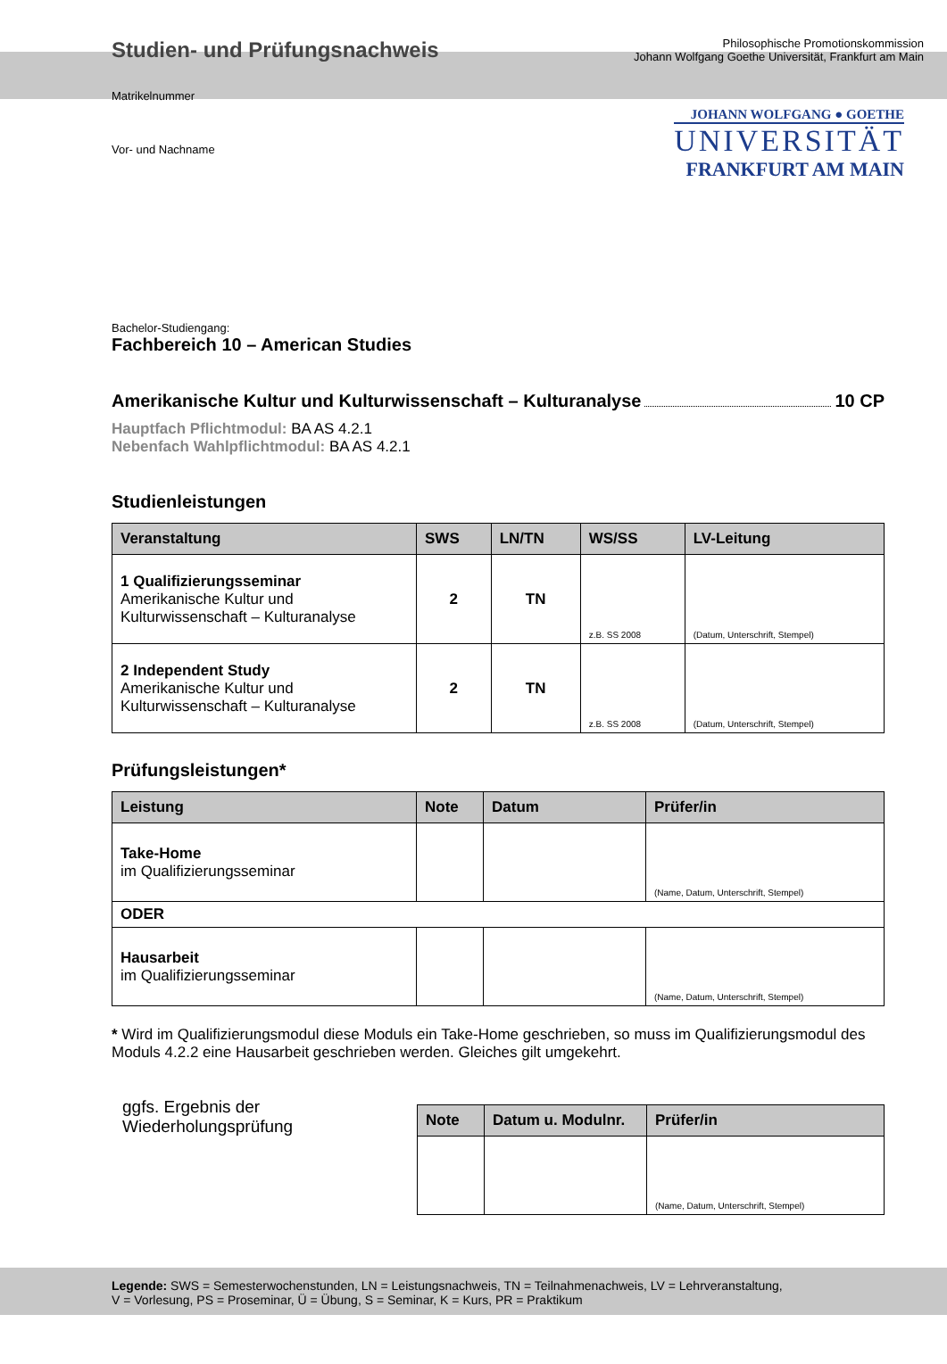Studien- und Prüfungsnachweis
Philosophische Promotionskommission
Johann Wolfgang Goethe Universität, Frankfurt am Main
Matrikelnummer
Vor- und Nachname
JOHANN WOLFGANG ● GOETHE
UNIVERSITÄT
FRANKFURT AM MAIN
Bachelor-Studiengang:
Fachbereich 10 – American Studies
Amerikanische Kultur und Kulturwissenschaft – Kulturanalyse 10 CP
Hauptfach Pflichtmodul: BA AS 4.2.1
Nebenfach Wahlpflichtmodul: BA AS 4.2.1
Studienleistungen
| Veranstaltung | SWS | LN/TN | WS/SS | LV-Leitung |
| --- | --- | --- | --- | --- |
| 1 Qualifizierungsseminar Amerikanische Kultur und Kulturwissenschaft – Kulturanalyse | 2 | TN | z.B. SS 2008 | (Datum, Unterschrift, Stempel) |
| 2 Independent Study Amerikanische Kultur und Kulturwissenschaft – Kulturanalyse | 2 | TN | z.B. SS 2008 | (Datum, Unterschrift, Stempel) |
Prüfungsleistungen*
| Leistung | Note | Datum | Prüfer/in |
| --- | --- | --- | --- |
| Take-Home im Qualifizierungsseminar | | | (Name, Datum, Unterschrift, Stempel) |
| ODER | | | |
| Hausarbeit im Qualifizierungsseminar | | | (Name, Datum, Unterschrift, Stempel) |
* Wird im Qualifizierungsmodul diese Moduls ein Take-Home geschrieben, so muss im Qualifizierungsmodul des Moduls 4.2.2 eine Hausarbeit geschrieben werden. Gleiches gilt umgekehrt.
ggfs. Ergebnis der
Wiederholungsprüfung
| Note | Datum u. Modulnr. | Prüfer/in |
| --- | --- | --- |
| | | (Name, Datum, Unterschrift, Stempel) |
Legende: SWS = Semesterwochenstunden, LN = Leistungsnachweis, TN = Teilnahmenachweis, LV = Lehrveranstaltung,
V = Vorlesung, PS = Proseminar, Ü = Übung, S = Seminar, K = Kurs, PR = Praktikum